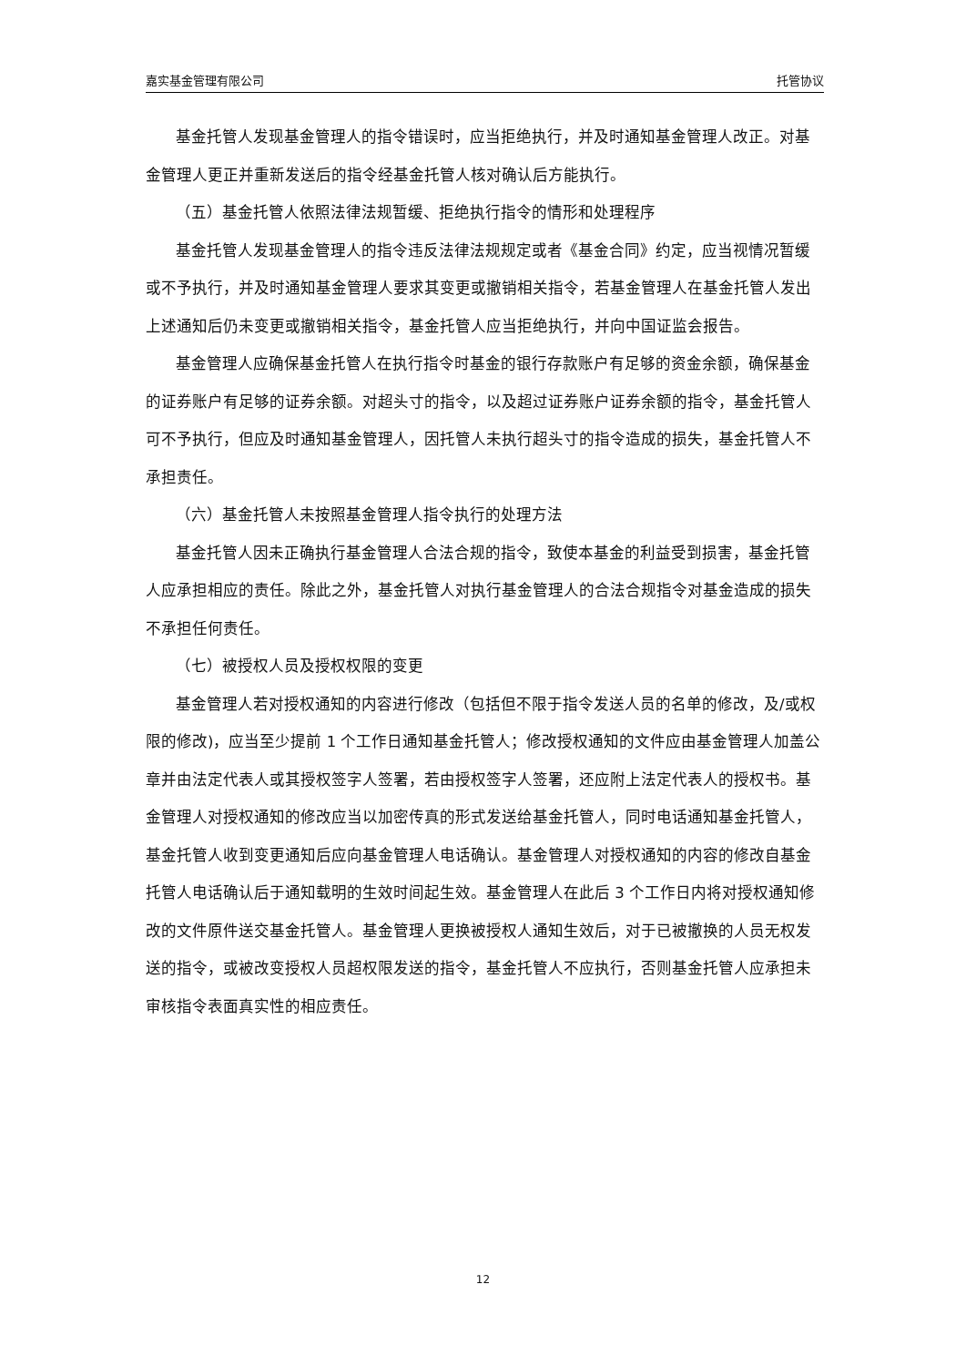嘉实基金管理有限公司 托管协议
基金托管人发现基金管理人的指令错误时，应当拒绝执行，并及时通知基金管理人改正。对基金管理人更正并重新发送后的指令经基金托管人核对确认后方能执行。
（五）基金托管人依照法律法规暂缓、拒绝执行指令的情形和处理程序
基金托管人发现基金管理人的指令违反法律法规规定或者《基金合同》约定，应当视情况暂缓或不予执行，并及时通知基金管理人要求其变更或撤销相关指令，若基金管理人在基金托管人发出上述通知后仍未变更或撤销相关指令，基金托管人应当拒绝执行，并向中国证监会报告。
基金管理人应确保基金托管人在执行指令时基金的银行存款账户有足够的资金余额，确保基金的证券账户有足够的证券余额。对超头寸的指令，以及超过证券账户证券余额的指令，基金托管人可不予执行，但应及时通知基金管理人，因托管人未执行超头寸的指令造成的损失，基金托管人不承担责任。
（六）基金托管人未按照基金管理人指令执行的处理方法
基金托管人因未正确执行基金管理人合法合规的指令，致使本基金的利益受到损害，基金托管人应承担相应的责任。除此之外，基金托管人对执行基金管理人的合法合规指令对基金造成的损失不承担任何责任。
（七）被授权人员及授权权限的变更
基金管理人若对授权通知的内容进行修改（包括但不限于指令发送人员的名单的修改，及/或权限的修改)，应当至少提前 1 个工作日通知基金托管人；修改授权通知的文件应由基金管理人加盖公章并由法定代表人或其授权签字人签署，若由授权签字人签署，还应附上法定代表人的授权书。基金管理人对授权通知的修改应当以加密传真的形式发送给基金托管人，同时电话通知基金托管人，基金托管人收到变更通知后应向基金管理人电话确认。基金管理人对授权通知的内容的修改自基金托管人电话确认后于通知载明的生效时间起生效。基金管理人在此后 3 个工作日内将对授权通知修改的文件原件送交基金托管人。基金管理人更换被授权人通知生效后，对于已被撤换的人员无权发送的指令，或被改变授权人员超权限发送的指令，基金托管人不应执行，否则基金托管人应承担未审核指令表面真实性的相应责任。
12